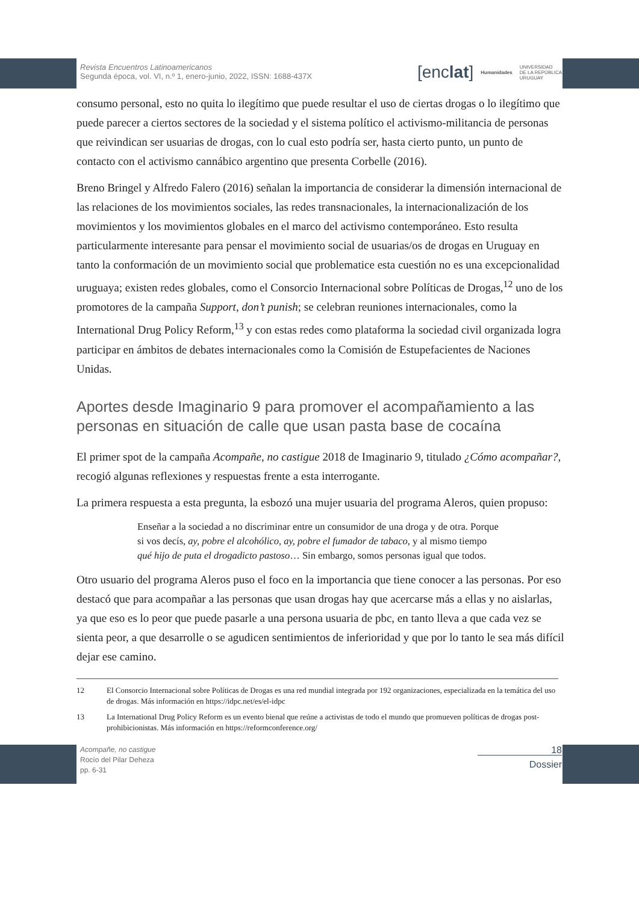Revista Encuentros Latinoamericanos
Segunda época, vol. VI, n.º 1, enero-junio, 2022, ISSN: 1688-437X
[enclat] Humanidades UNIVERSIDAD
DE LA REPÚBLICA
URUGUAY
consumo personal, esto no quita lo ilegítimo que puede resultar el uso de ciertas drogas o lo ilegítimo que puede parecer a ciertos sectores de la sociedad y el sistema político el activismo-militancia de personas que reivindican ser usuarias de drogas, con lo cual esto podría ser, hasta cierto punto, un punto de contacto con el activismo cannábico argentino que presenta Corbelle (2016).
Breno Bringel y Alfredo Falero (2016) señalan la importancia de considerar la dimensión internacional de las relaciones de los movimientos sociales, las redes transnacionales, la internacionalización de los movimientos y los movimientos globales en el marco del activismo contemporáneo. Esto resulta particularmente interesante para pensar el movimiento social de usuarias/os de drogas en Uruguay en tanto la conformación de un movimiento social que problematice esta cuestión no es una excepcionalidad uruguaya; existen redes globales, como el Consorcio Internacional sobre Políticas de Drogas,<sup>12</sup> uno de los promotores de la campaña Support, don’t punish; se celebran reuniones internacionales, como la International Drug Policy Reform,<sup>13</sup> y con estas redes como plataforma la sociedad civil organizada logra participar en ámbitos de debates internacionales como la Comisión de Estupefacientes de Naciones Unidas.
Aportes desde Imaginario 9 para promover el acompañamiento a las personas en situación de calle que usan pasta base de cocaína
El primer spot de la campaña Acompañe, no castigue 2018 de Imaginario 9, titulado ¿Cómo acompañar?, recogió algunas reflexiones y respuestas frente a esta interrogante.
La primera respuesta a esta pregunta, la esbozó una mujer usuaria del programa Aleros, quien propuso:
Enseñar a la sociedad a no discriminar entre un consumidor de una droga y de otra. Porque si vos decís, ay, pobre el alcohólico, ay, pobre el fumador de tabaco, y al mismo tiempo qué hijo de puta el drogadicto pastoso… Sin embargo, somos personas igual que todos.
Otro usuario del programa Aleros puso el foco en la importancia que tiene conocer a las personas. Por eso destacó que para acompañar a las personas que usan drogas hay que acercarse más a ellas y no aislarlas, ya que eso es lo peor que puede pasarle a una persona usuaria de pbc, en tanto lleva a que cada vez se sienta peor, a que desarrolle o se agudicen sentimientos de inferioridad y que por lo tanto le sea más difícil dejar ese camino.
12 El Consorcio Internacional sobre Políticas de Drogas es una red mundial integrada por 192 organizaciones, especializada en la temática del uso de drogas. Más información en https://idpc.net/es/el-idpc
13 La International Drug Policy Reform es un evento bienal que reúne a activistas de todo el mundo que promueven políticas de drogas post-prohibicionistas. Más información en https://reformconference.org/
Acompañe, no castigue
Rocío del Pilar Deheza
pp. 6-31
18
Dossier